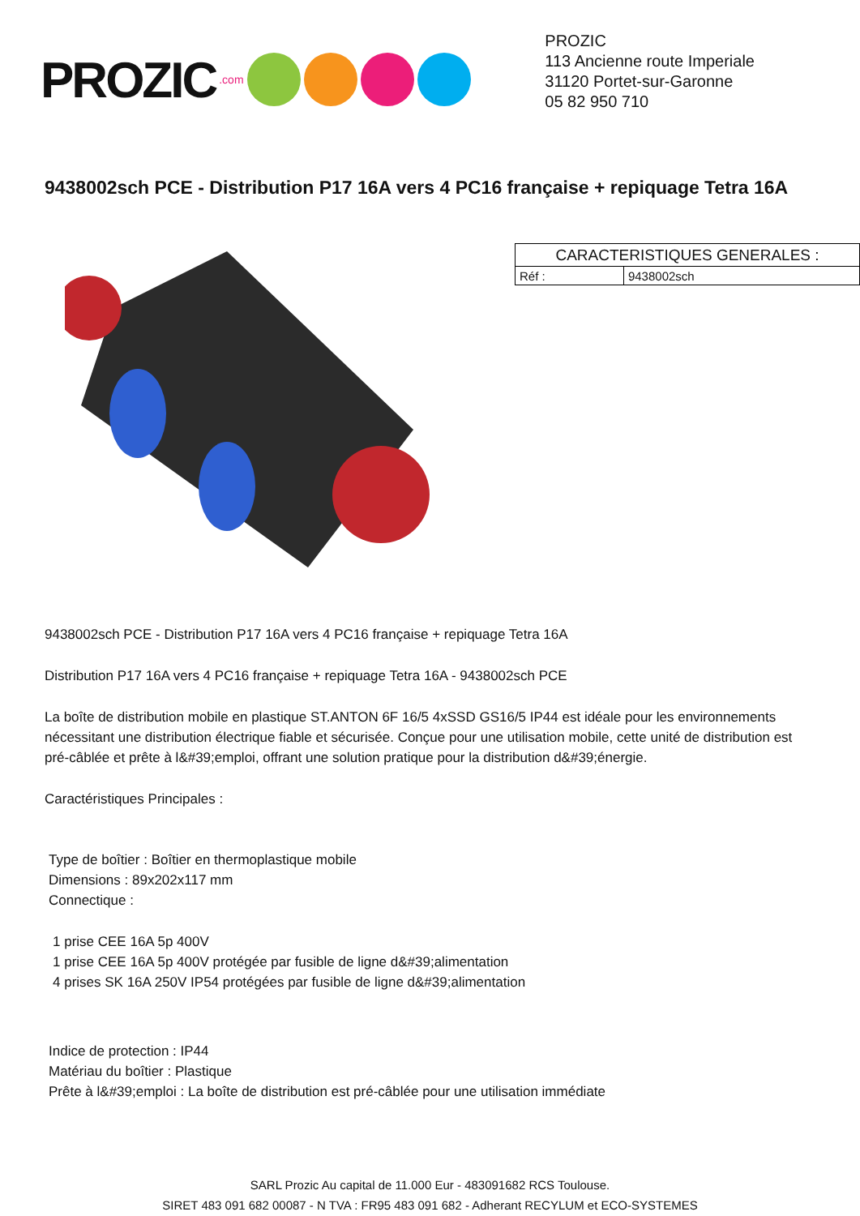PROZIC.com
PROZIC
113 Ancienne route Imperiale
31120 Portet-sur-Garonne
05 82 950 710
9438002sch PCE - Distribution P17 16A vers 4 PC16 française + repiquage Tetra 16A
| CARACTERISTIQUES GENERALES : | |
| --- | --- |
| Réf : | 9438002sch |
9438002sch PCE - Distribution P17 16A vers 4 PC16 française + repiquage Tetra 16A
Distribution P17 16A vers 4 PC16 française + repiquage Tetra 16A - 9438002sch PCE
La boîte de distribution mobile en plastique ST.ANTON 6F 16/5 4xSSD GS16/5 IP44 est idéale pour les environnements nécessitant une distribution électrique fiable et sécurisée. Conçue pour une utilisation mobile, cette unité de distribution est pré-câblée et prête à l&#39;emploi, offrant une solution pratique pour la distribution d&#39;énergie.
Caractéristiques Principales :
Type de boîtier : Boîtier en thermoplastique mobile
Dimensions : 89x202x117 mm
Connectique :
1 prise CEE 16A 5p 400V
1 prise CEE 16A 5p 400V protégée par fusible de ligne d&#39;alimentation
4 prises SK 16A 250V IP54 protégées par fusible de ligne d&#39;alimentation
Indice de protection : IP44
Matériau du boîtier : Plastique
Prête à l&#39;emploi : La boîte de distribution est pré-câblée pour une utilisation immédiate
SARL Prozic Au capital de 11.000 Eur - 483091682 RCS Toulouse.
SIRET 483 091 682 00087 - N TVA : FR95 483 091 682 - Adherant RECYLUM et ECO-SYSTEMES